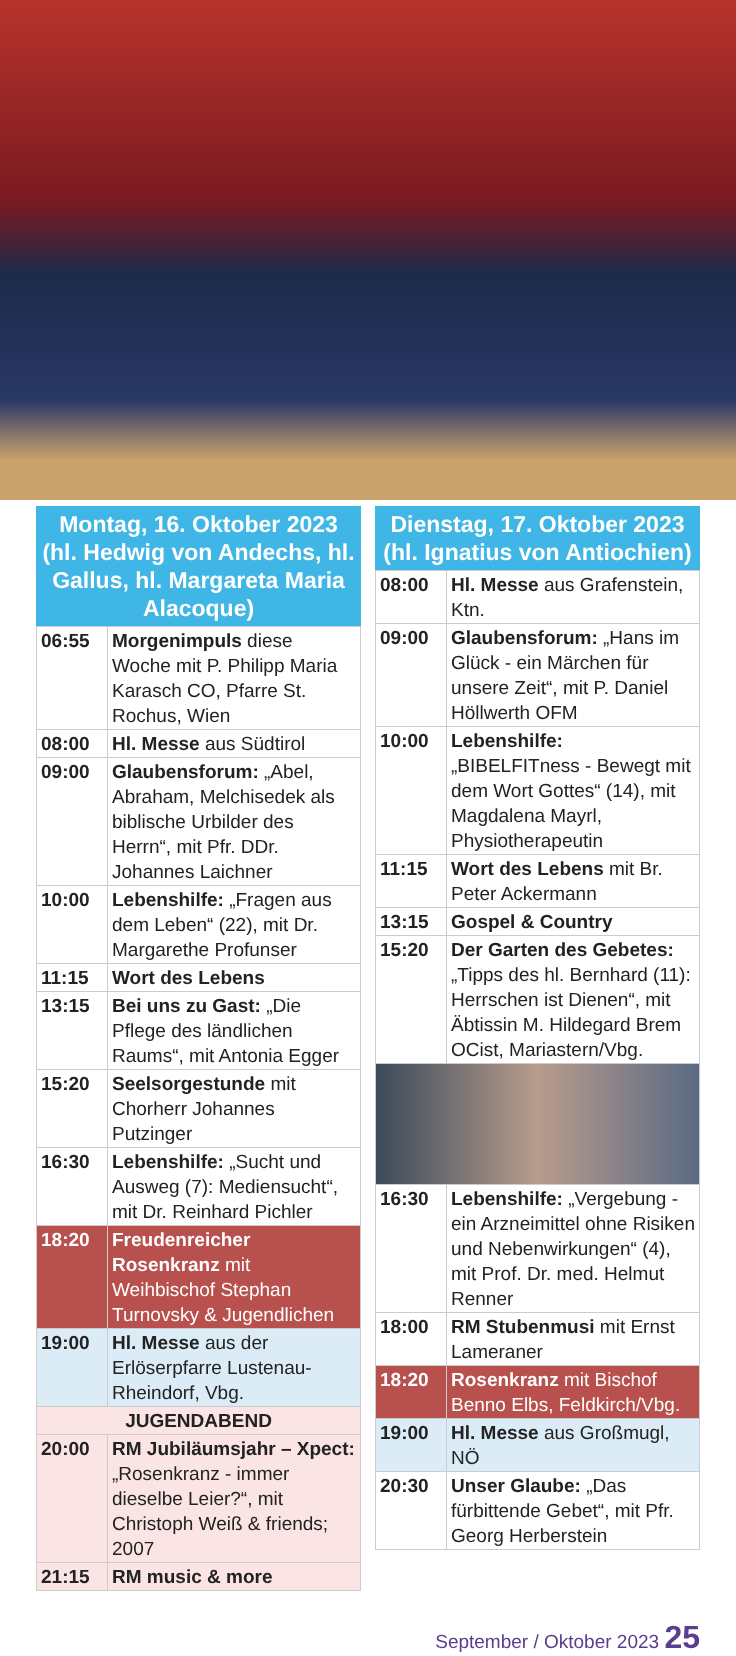Montag, 16. Oktober 2023 (hl. Hedwig von Andechs, hl. Gallus, hl. Margareta Maria Alacoque)
| 06:55 | Morgenimpuls diese Woche mit P. Philipp Maria Karasch CO, Pfarre St. Rochus, Wien |
| 08:00 | Hl. Messe aus Südtirol |
| 09:00 | Glaubensforum: „Abel, Abraham, Melchisedek als biblische Urbilder des Herrn“, mit Pfr. DDr. Johannes Laichner |
| 10:00 | Lebenshilfe: „Fragen aus dem Leben“ (22), mit Dr. Margarethe Profunser |
| 11:15 | Wort des Lebens |
| 13:15 | Bei uns zu Gast: „Die Pflege des ländlichen Raums“, mit Antonia Egger |
| 15:20 | Seelsorgestunde mit Chorherr Johannes Putzinger |
| 16:30 | Lebenshilfe: „Sucht und Ausweg (7): Mediensucht“, mit Dr. Reinhard Pichler |
| 18:20 | Freudenreicher Rosenkranz mit Weihbischof Stephan Turnovsky & Jugendlichen |
| 19:00 | Hl. Messe aus der Erlöserpfarre Lustenau-Rheindorf, Vbg. |
| JUGENDABEND | |
| 20:00 | RM Jubiläumsjahr – Xpect: „Rosenkranz - immer dieselbe Leier?“, mit Christoph Weiß & friends; 2007 |
| 21:15 | RM music & more |
Dienstag, 17. Oktober 2023 (hl. Ignatius von Antiochien)
| 08:00 | Hl. Messe aus Grafenstein, Ktn. |
| 09:00 | Glaubensforum: „Hans im Glück - ein Märchen für unsere Zeit“, mit P. Daniel Höllwerth OFM |
| 10:00 | Lebenshilfe: „BIBELFITness - Bewegt mit dem Wort Gottes“ (14), mit Magdalena Mayrl, Physiotherapeutin |
| 11:15 | Wort des Lebens mit Br. Peter Ackermann |
| 13:15 | Gospel & Country |
| 15:20 | Der Garten des Gebetes: „Tipps des hl. Bernhard (11): Herrschen ist Dienen“, mit Äbtissin M. Hildegard Brem OCist, Mariastern/Vbg. |
| 16:30 | Lebenshilfe: „Vergebung - ein Arzneimittel ohne Risiken und Nebenwirkungen“ (4), mit Prof. Dr. med. Helmut Renner |
| 18:00 | RM Stubenmusi mit Ernst Lameraner |
| 18:20 | Rosenkranz mit Bischof Benno Elbs, Feldkirch/Vbg. |
| 19:00 | Hl. Messe aus Großmugl, NÖ |
| 20:30 | Unser Glaube: „Das fürbittende Gebet“, mit Pfr. Georg Herberstein |
September / Oktober 2023 25